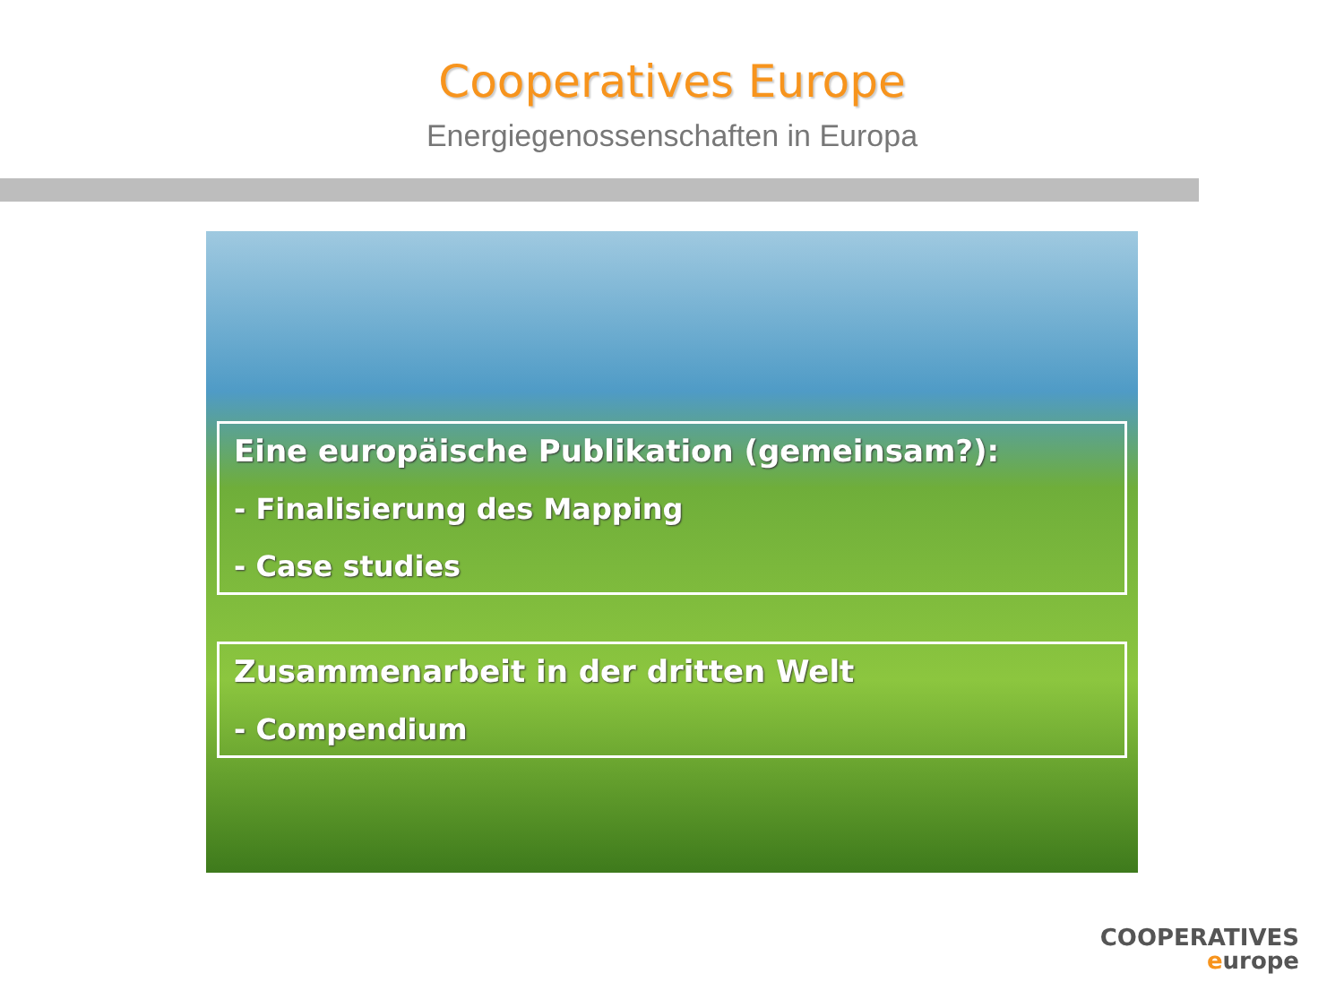Cooperatives Europe
Energiegenossenschaften in Europa
Eine europäische Publikation (gemeinsam?):
- Finalisierung des Mapping
- Case studies
Zusammenarbeit in der dritten Welt
- Compendium
COOPERATIVES
europe